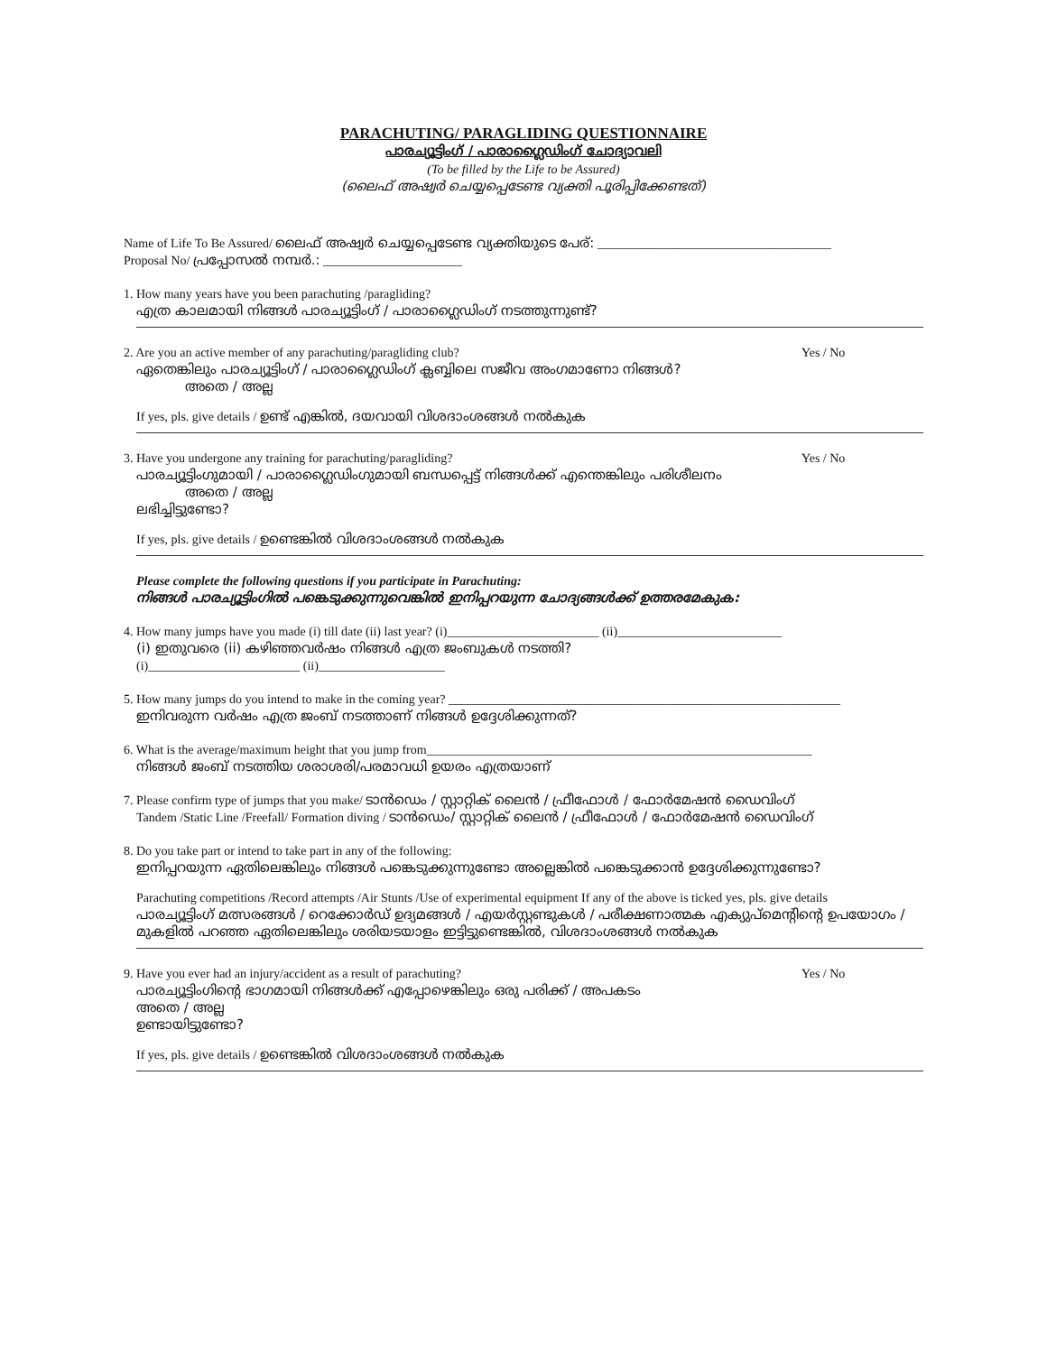PARACHUTING/ PARAGLIDING QUESTIONNAIRE
പാരച്യൂട്ടിംഗ് / പാരാഗ്ലൈഡിംഗ് ചോദ്യാവലി
(To be filled by the Life to be Assured)
(ലൈഫ് അഷ്വർ ചെയ്യപ്പെടേണ്ട വ്യക്തി പൂരിപ്പിക്കേണ്ടത്)
Name of Life To Be Assured/ ലൈഫ് അഷ്വർ ചെയ്യപ്പെടേണ്ട വ്യക്തിയുടെ പേര്: _____________________________________
Proposal No/ പ്രപ്പോസൽ നമ്പർ.: ______________________
1. How many years have you been parachuting /paragliding?
എത്ര കാലമായി നിങ്ങൾ പാരച്യൂട്ടിംഗ് / പാരാഗ്ലൈഡിംഗ് നടത്തുന്നുണ്ട്?
2. Are you an active member of any parachuting/paragliding club?
Yes / No
ഏതെങ്കിലും പാരച്യൂട്ടിംഗ് / പാരാഗ്ലൈഡിംഗ് ക്ലബ്ബിലെ സജീവ അംഗമാണോ നിങ്ങൾ?
അതെ / അല്ല
If yes, pls. give details / ഉണ്ട് എങ്കിൽ, ദയവായി വിശദാംശങ്ങൾ നൽകുക
3. Have you undergone any training for parachuting/paragliding?
Yes / No
പാരച്യൂട്ടിംഗുമായി / പാരാഗ്ലൈഡിംഗുമായി ബന്ധപ്പെട്ട് നിങ്ങൾക്ക് എന്തെങ്കിലും പരിശീലനം
അതെ / അല്ല
ലഭിച്ചിട്ടുണ്ടോ?
If yes, pls. give details / ഉണ്ടെങ്കിൽ വിശദാംശങ്ങൾ നൽകുക
Please complete the following questions if you participate in Parachuting:
നിങ്ങൾ പാരച്യൂട്ടിംഗിൽ പങ്കെടുക്കുന്നുവെങ്കിൽ ഇനിപ്പറയുന്ന ചോദ്യങ്ങൾക്ക് ഉത്തരമേകുക:
4. How many jumps have you made (i) till date (ii) last year? (i)________________________ (ii)__________________________
(i) ഇതുവരെ (ii) കഴിഞ്ഞവർഷം നിങ്ങൾ എത്ര ജംബുകൾ നടത്തി?
(i)________________________ (ii)____________________
5. How many jumps do you intend to make in the coming year? ______________________________________________________________
ഇനിവരുന്ന വർഷം എത്ര ജംബ് നടത്താണ് നിങ്ങൾ ഉദ്ദേശിക്കുന്നത്?
6. What is the average/maximum height that you jump from_____________________________________________________________
നിങ്ങൾ ജംബ് നടത്തിയ ശരാശരി/പരമാവധി ഉയരം എത്രയാണ്
7. Please confirm type of jumps that you make/ ടാൻഡെം / സ്റ്റാറ്റിക് ലൈൻ / ഫ്രീഫോൾ / ഫോർമേഷൻ ഡൈവിംഗ്
Tandem /Static Line /Freefall/ Formation diving / ടാൻഡെം/ സ്റ്റാറ്റിക് ലൈൻ / ഫ്രീഫോൾ / ഫോർമേഷൻ ഡൈവിംഗ്
8. Do you take part or intend to take part in any of the following:
ഇനിപ്പറയുന്ന ഏതിലെങ്കിലും നിങ്ങൾ പങ്കെടുക്കുന്നുണ്ടോ അല്ലെങ്കിൽ പങ്കെടുക്കാൻ ഉദ്ദേശിക്കുന്നുണ്ടോ?
Parachuting competitions /Record attempts /Air Stunts /Use of experimental equipment If any of the above is ticked yes, pls. give details
പാരച്യൂട്ടിംഗ് മത്സരങ്ങൾ / റെക്കോർഡ് ഉദ്യമങ്ങൾ / എയർസ്റ്റണ്ടുകൾ / പരീക്ഷണാത്മക എക്യുപ്മെന്റിന്റെ ഉപയോഗം / മുകളിൽ പറഞ്ഞ ഏതിലെങ്കിലും ശരിയടയാളം ഇട്ടിട്ടുണ്ടെങ്കിൽ, വിശദാംശങ്ങൾ നൽകുക
9. Have you ever had an injury/accident as a result of parachuting?
Yes / No
പാരച്യൂട്ടിംഗിന്റെ ഭാഗമായി നിങ്ങൾക്ക് എപ്പോഴെങ്കിലും ഒരു പരിക്ക് / അപകടം
അതെ / അല്ല
ഉണ്ടായിട്ടുണ്ടോ?
If yes, pls. give details / ഉണ്ടെങ്കിൽ വിശദാംശങ്ങൾ നൽകുക